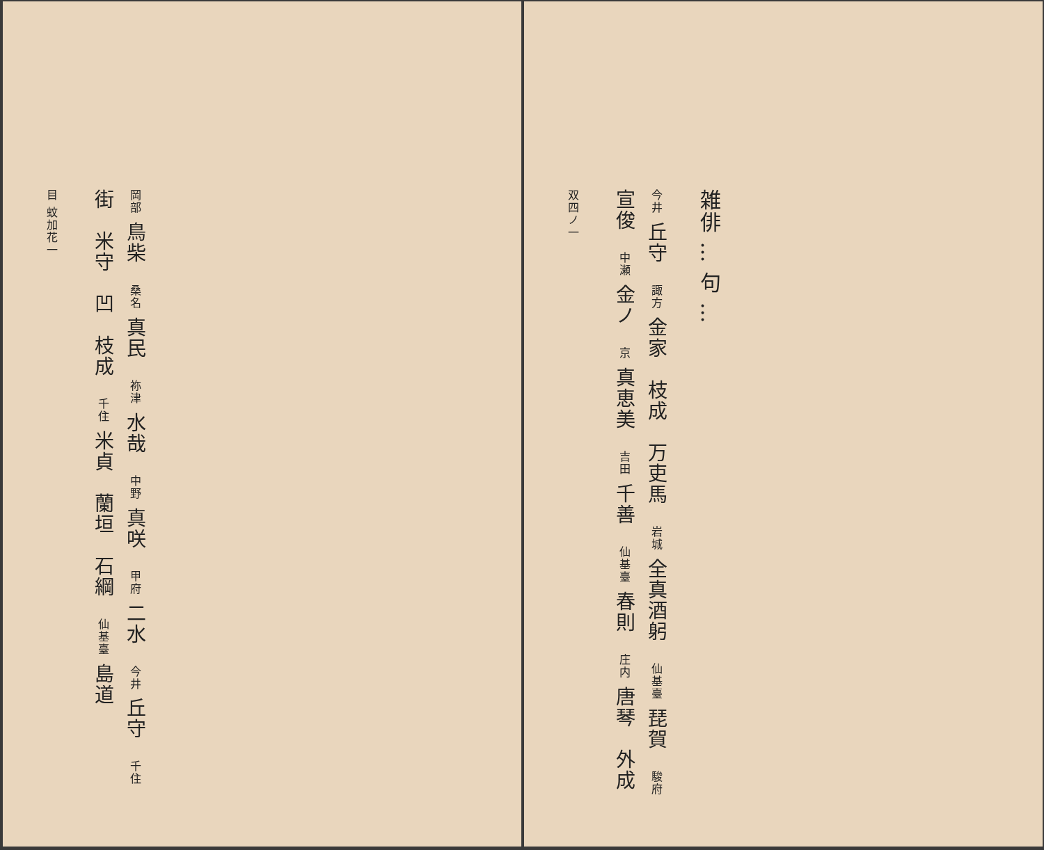雑俳 … 句 …
今井 丘守　諏方 金家　枝成　万吏馬　岩城 全真酒躬　仙基臺 琵賀　駿府 宣俊　中瀬 金ノ　京 真恵美　吉田 千善　仙基臺 春則　庄内 唐琴　外成
双四ノ一
岡部 鳥柴　桑名 真民　祢津 水哉　中野 真咲　甲府 二水　今井 丘守　千住 街　米守　凹　枝成　千住 米貞　蘭垣　石綱　仙基臺 島道
目 蚊加花一